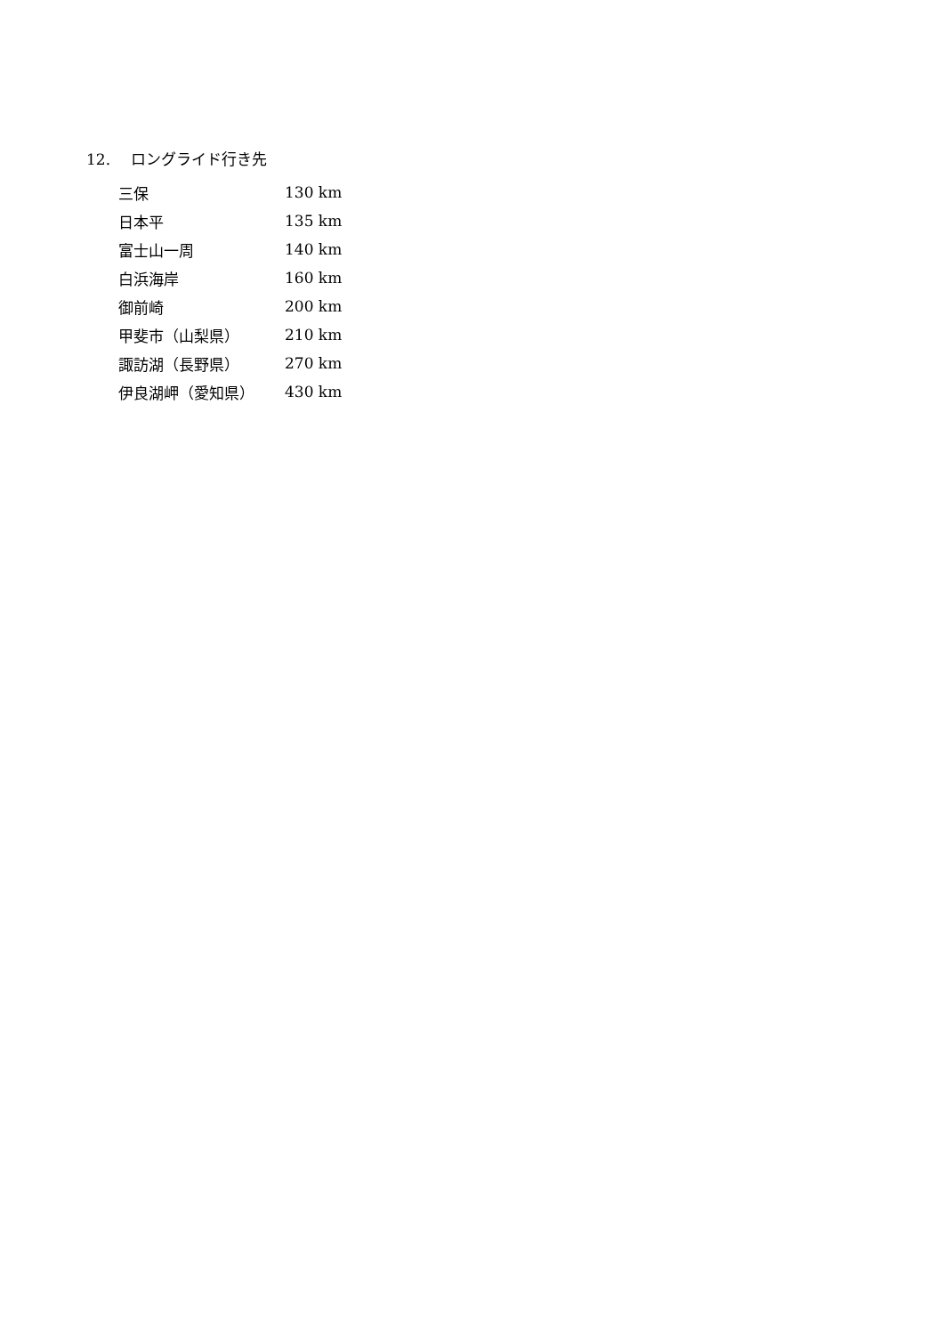12. ロングライド行き先
| 三保 | 130 km |
| 日本平 | 135 km |
| 富士山一周 | 140 km |
| 白浜海岸 | 160 km |
| 御前崎 | 200 km |
| 甲斐市（山梨県） | 210 km |
| 諏訪湖（長野県） | 270 km |
| 伊良湖岬（愛知県） | 430 km |